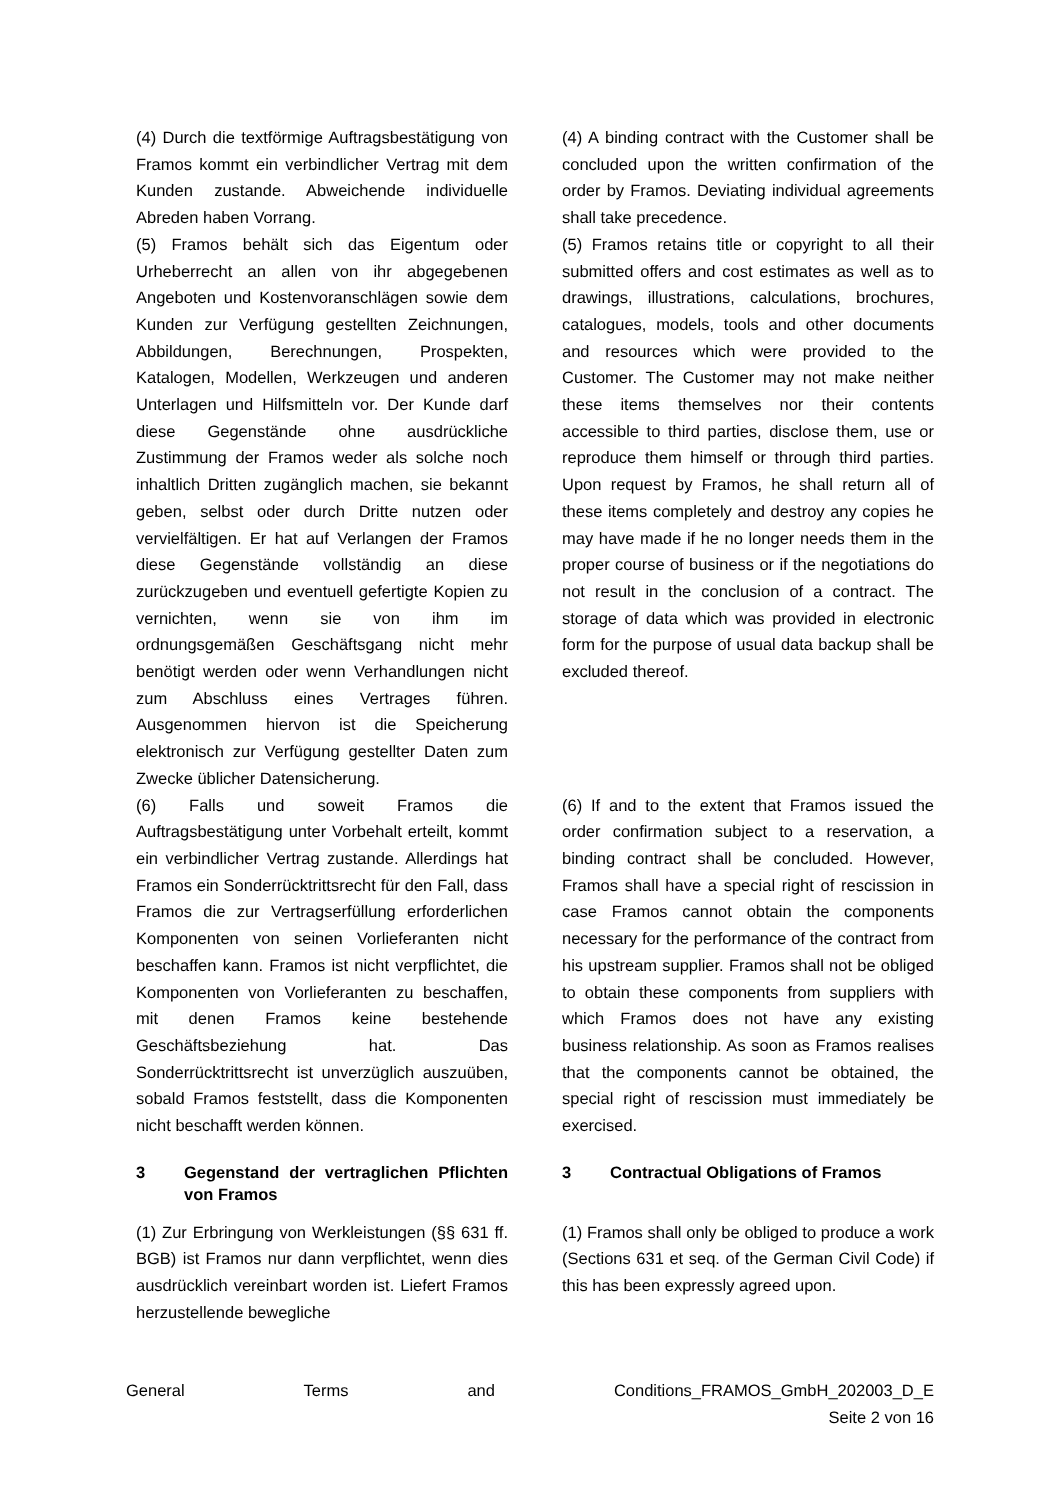(4) Durch die textförmige Auftragsbestätigung von Framos kommt ein verbindlicher Vertrag mit dem Kunden zustande. Abweichende individuelle Abreden haben Vorrang.
(5) Framos behält sich das Eigentum oder Urheberrecht an allen von ihr abgegebenen Angeboten und Kostenvoranschlägen sowie dem Kunden zur Verfügung gestellten Zeichnungen, Abbildungen, Berechnungen, Prospekten, Katalogen, Modellen, Werkzeugen und anderen Unterlagen und Hilfsmitteln vor. Der Kunde darf diese Gegenstände ohne ausdrückliche Zustimmung der Framos weder als solche noch inhaltlich Dritten zugänglich machen, sie bekannt geben, selbst oder durch Dritte nutzen oder vervielfältigen. Er hat auf Verlangen der Framos diese Gegenstände vollständig an diese zurückzugeben und eventuell gefertigte Kopien zu vernichten, wenn sie von ihm im ordnungsgemäßen Geschäftsgang nicht mehr benötigt werden oder wenn Verhandlungen nicht zum Abschluss eines Vertrages führen. Ausgenommen hiervon ist die Speicherung elektronisch zur Verfügung gestellter Daten zum Zwecke üblicher Datensicherung.
(4) A binding contract with the Customer shall be concluded upon the written confirmation of the order by Framos. Deviating individual agreements shall take precedence.
(5) Framos retains title or copyright to all their submitted offers and cost estimates as well as to drawings, illustrations, calculations, brochures, catalogues, models, tools and other documents and resources which were provided to the Customer. The Customer may not make neither these items themselves nor their contents accessible to third parties, disclose them, use or reproduce them himself or through third parties. Upon request by Framos, he shall return all of these items completely and destroy any copies he may have made if he no longer needs them in the proper course of business or if the negotiations do not result in the conclusion of a contract. The storage of data which was provided in electronic form for the purpose of usual data backup shall be excluded thereof.
(6) Falls und soweit Framos die Auftragsbestätigung unter Vorbehalt erteilt, kommt ein verbindlicher Vertrag zustande. Allerdings hat Framos ein Sonderrücktrittsrecht für den Fall, dass Framos die zur Vertragserfüllung erforderlichen Komponenten von seinen Vorlieferanten nicht beschaffen kann. Framos ist nicht verpflichtet, die Komponenten von Vorlieferanten zu beschaffen, mit denen Framos keine bestehende Geschäftsbeziehung hat. Das Sonderrücktrittsrecht ist unverzüglich auszuüben, sobald Framos feststellt, dass die Komponenten nicht beschafft werden können.
(6) If and to the extent that Framos issued the order confirmation subject to a reservation, a binding contract shall be concluded. However, Framos shall have a special right of rescission in case Framos cannot obtain the components necessary for the performance of the contract from his upstream supplier. Framos shall not be obliged to obtain these components from suppliers with which Framos does not have any existing business relationship. As soon as Framos realises that the components cannot be obtained, the special right of rescission must immediately be exercised.
3 Gegenstand der vertraglichen Pflichten von Framos
3 Contractual Obligations of Framos
(1) Zur Erbringung von Werkleistungen (§§ 631 ff. BGB) ist Framos nur dann verpflichtet, wenn dies ausdrücklich vereinbart worden ist. Liefert Framos herzustellende bewegliche
(1) Framos shall only be obliged to produce a work (Sections 631 et seq. of the German Civil Code) if this has been expressly agreed upon.
General Terms and Conditions_FRAMOS_GmbH_202003_D_E
Seite 2 von 16